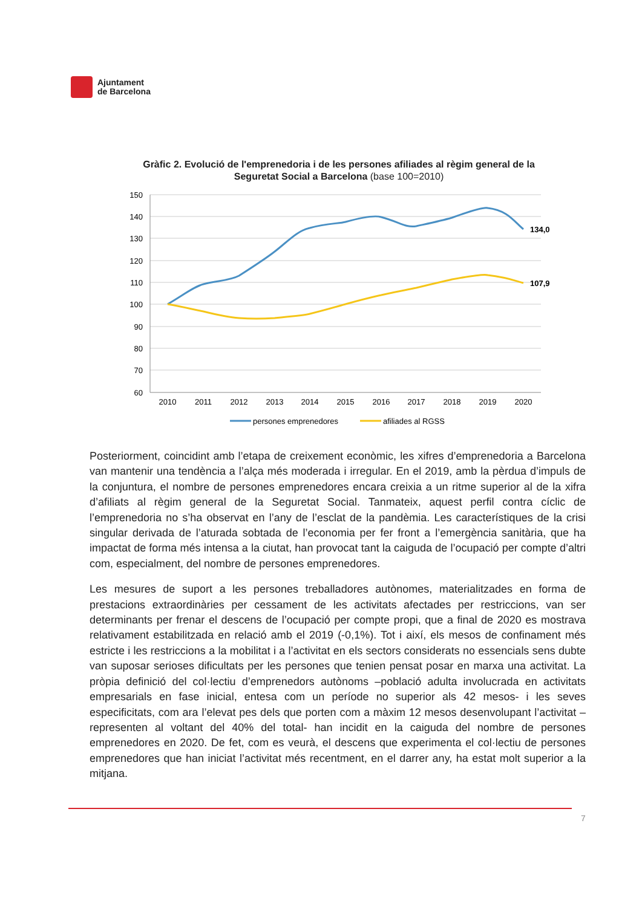Ajuntament
de Barcelona
Gràfic 2. Evolució de l'emprenedoria i de les persones afiliades al règim general de la Seguretat Social a Barcelona (base 100=2010)
150
140
130
120
110
100
90
80
70
60
2010
2011
2012
2013
2014
2015
2016
2017
2018
2019
2020
134,0
107,9
persones emprenedores
afiliades al RGSS
Posteriorment, coincidint amb l’etapa de creixement econòmic, les xifres d’emprenedoria a Barcelona van mantenir una tendència a l’alça més moderada i irregular. En el 2019, amb la pèrdua d’impuls de la conjuntura, el nombre de persones emprenedores encara creixia a un ritme superior al de la xifra d’afiliats al règim general de la Seguretat Social. Tanmateix, aquest perfil contra cíclic de l’emprenedoria no s’ha observat en l’any de l’esclat de la pandèmia. Les característiques de la crisi singular derivada de l’aturada sobtada de l’economia per fer front a l’emergència sanitària, que ha impactat de forma més intensa a la ciutat, han provocat tant la caiguda de l’ocupació per compte d’altri com, especialment, del nombre de persones emprenedores.
Les mesures de suport a les persones treballadores autònomes, materialitzades en forma de prestacions extraordinàries per cessament de les activitats afectades per restriccions, van ser determinants per frenar el descens de l’ocupació per compte propi, que a final de 2020 es mostrava relativament estabilitzada en relació amb el 2019 (-0,1%). Tot i així, els mesos de confinament més estricte i les restriccions a la mobilitat i a l’activitat en els sectors considerats no essencials sens dubte van suposar serioses dificultats per les persones que tenien pensat posar en marxa una activitat. La pròpia definició del col·lectiu d’emprenedors autònoms –població adulta involucrada en activitats empresarials en fase inicial, entesa com un període no superior als 42 mesos- i les seves especificitats, com ara l’elevat pes dels que porten com a màxim 12 mesos desenvolupant l’activitat –representen al voltant del 40% del total- han incidit en la caiguda del nombre de persones emprenedores en 2020. De fet, com es veurà, el descens que experimenta el col·lectiu de persones emprenedores que han iniciat l’activitat més recentment, en el darrer any, ha estat molt superior a la mitjana.
7